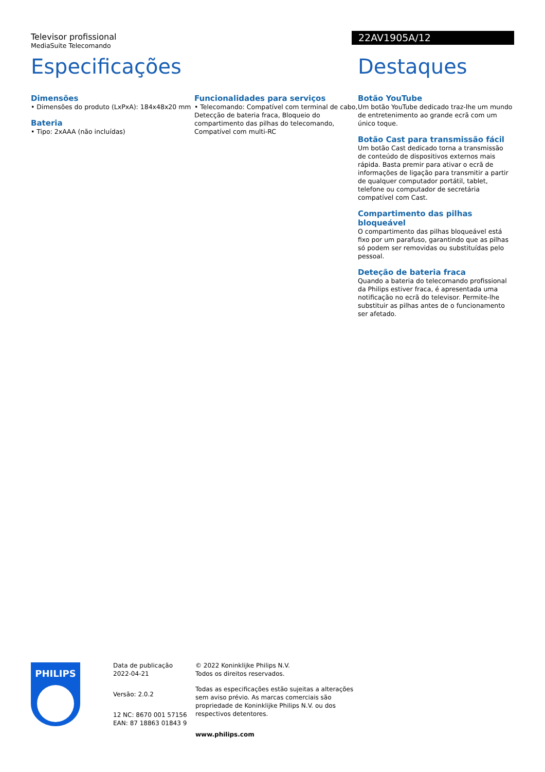Televisor profissional
MediaSuite Telecomando
22AV1905A/12
Especificações
Dimensões
• Dimensões do produto (LxPxA): 184x48x20 mm
Bateria
• Tipo: 2xAAA (não incluídas)
Funcionalidades para serviços
• Telecomando: Compatível com terminal de cabo, Detecção de bateria fraca, Bloqueio do compartimento das pilhas do telecomando, Compatível com multi-RC
Destaques
Botão YouTube
Um botão YouTube dedicado traz-lhe um mundo de entretenimento ao grande ecrã com um único toque.
Botão Cast para transmissão fácil
Um botão Cast dedicado torna a transmissão de conteúdo de dispositivos externos mais rápida. Basta premir para ativar o ecrã de informações de ligação para transmitir a partir de qualquer computador portátil, tablet, telefone ou computador de secretária compatível com Cast.
Compartimento das pilhas bloqueável
O compartimento das pilhas bloqueável está fixo por um parafuso, garantindo que as pilhas só podem ser removidas ou substituídas pelo pessoal.
Deteção de bateria fraca
Quando a bateria do telecomando profissional da Philips estiver fraca, é apresentada uma notificação no ecrã do televisor. Permite-lhe substituir as pilhas antes de o funcionamento ser afetado.
PHILIPS
Data de publicação
2022-04-21
Versão: 2.0.2
12 NC: 8670 001 57156
EAN: 87 18863 01843 9
© 2022 Koninklijke Philips N.V.
Todos os direitos reservados.
Todas as especificações estão sujeitas a alterações sem aviso prévio. As marcas comerciais são propriedade de Koninklijke Philips N.V. ou dos respectivos detentores.
www.philips.com